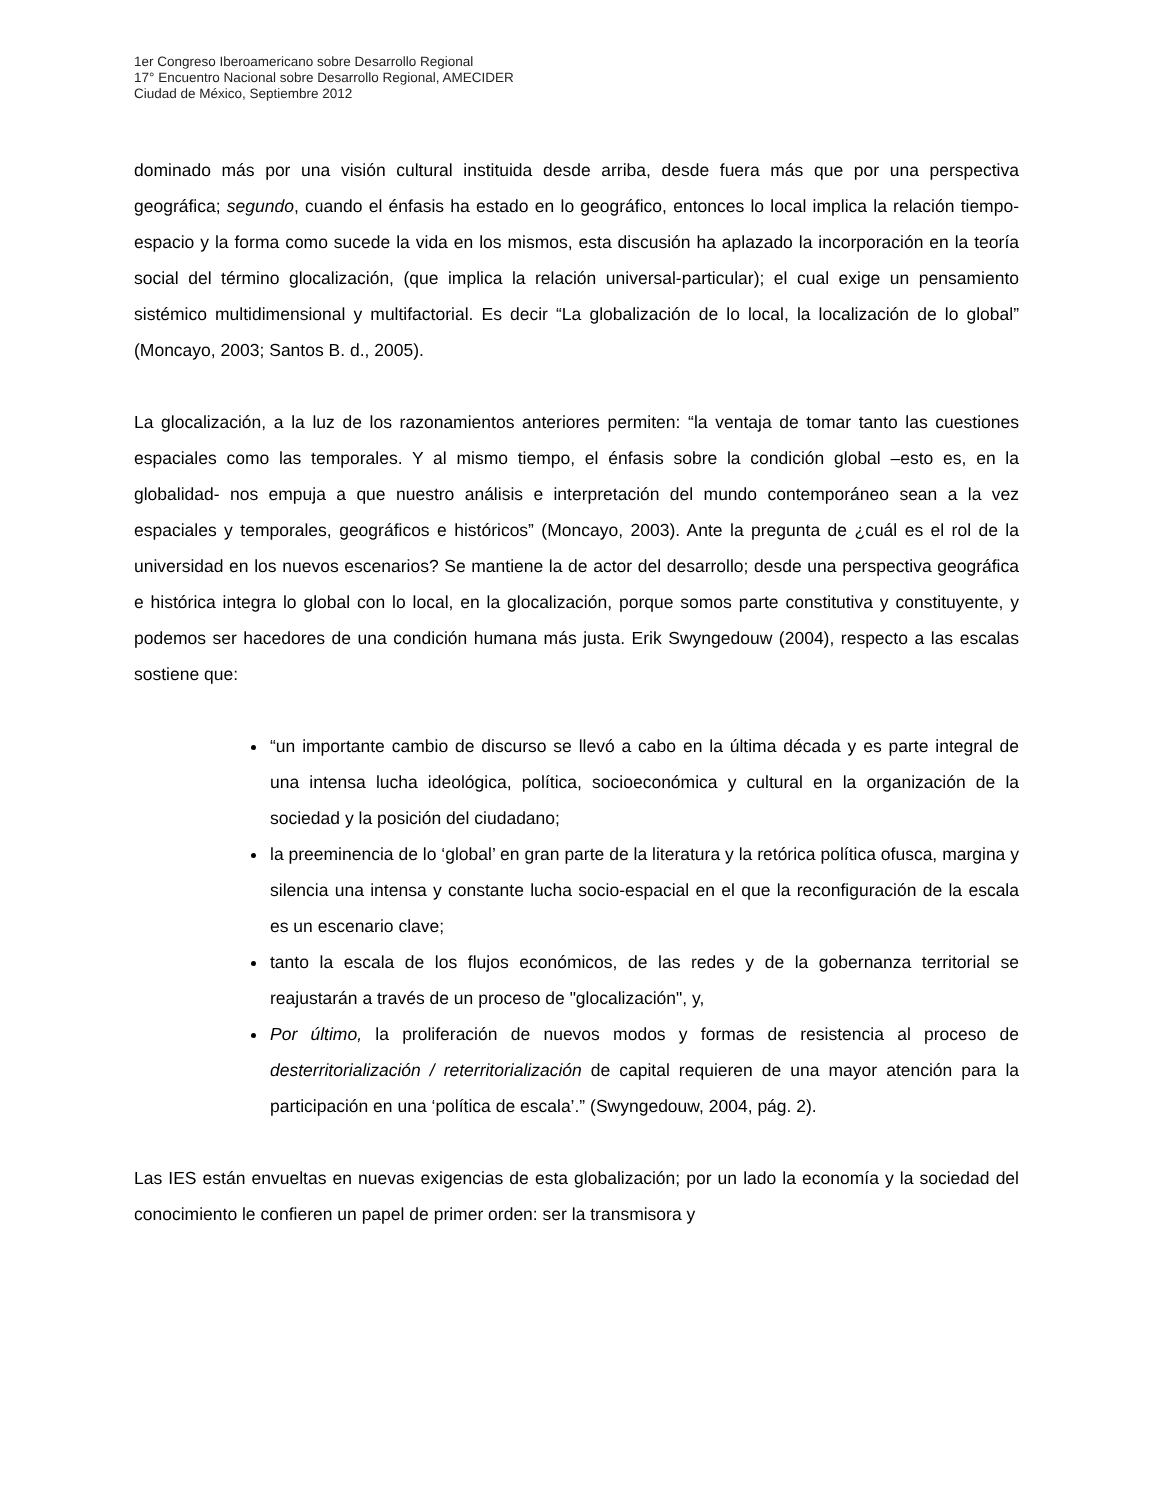1er Congreso Iberoamericano sobre Desarrollo Regional
17° Encuentro Nacional sobre Desarrollo Regional, AMECIDER
Ciudad de México, Septiembre 2012
dominado más por una visión cultural instituida desde arriba, desde fuera más que por una perspectiva geográfica; segundo, cuando el énfasis ha estado en lo geográfico, entonces lo local implica la relación tiempo-espacio y la forma como sucede la vida en los mismos, esta discusión ha aplazado la incorporación en la teoría social del término glocalización, (que implica la relación universal-particular); el cual exige un pensamiento sistémico multidimensional y multifactorial. Es decir “La globalización de lo local, la localización de lo global” (Moncayo, 2003; Santos B. d., 2005).
La glocalización, a la luz de los razonamientos anteriores permiten: “la ventaja de tomar tanto las cuestiones espaciales como las temporales. Y al mismo tiempo, el énfasis sobre la condición global –esto es, en la globalidad- nos empuja a que nuestro análisis e interpretación del mundo contemporáneo sean a la vez espaciales y temporales, geográficos e históricos” (Moncayo, 2003). Ante la pregunta de ¿cuál es el rol de la universidad en los nuevos escenarios? Se mantiene la de actor del desarrollo; desde una perspectiva geográfica e histórica integra lo global con lo local, en la glocalización, porque somos parte constitutiva y constituyente, y podemos ser hacedores de una condición humana más justa. Erik Swyngedouw (2004), respecto a las escalas sostiene que:
“un importante cambio de discurso se llevó a cabo en la última década y es parte integral de una intensa lucha ideológica, política, socioeconómica y cultural en la organización de la sociedad y la posición del ciudadano;
la preeminencia de lo ‘global’ en gran parte de la literatura y la retórica política ofusca, margina y silencia una intensa y constante lucha socio-espacial en el que la reconfiguración de la escala es un escenario clave;
tanto la escala de los flujos económicos, de las redes y de la gobernanza territorial se reajustarán a través de un proceso de "glocalización", y,
Por último, la proliferación de nuevos modos y formas de resistencia al proceso de desterritorialización / reterritorialización de capital requieren de una mayor atención para la participación en una ‘política de escala’.” (Swyngedouw, 2004, pág. 2).
Las IES están envueltas en nuevas exigencias de esta globalización; por un lado la economía y la sociedad del conocimiento le confieren un papel de primer orden: ser la transmisora y